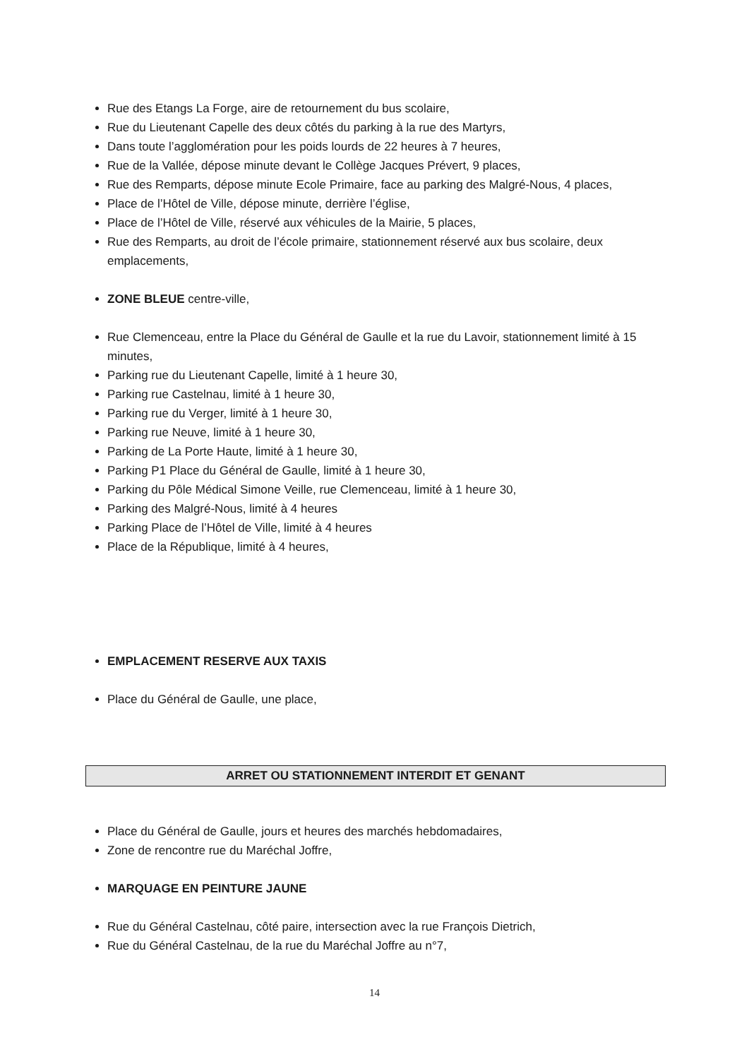Rue des Etangs La Forge, aire de retournement du bus scolaire,
Rue du Lieutenant Capelle des deux côtés du parking à la rue des Martyrs,
Dans toute l’agglomération pour les poids lourds de 22 heures à 7 heures,
Rue de la Vallée, dépose minute devant le Collège Jacques Prévert, 9 places,
Rue des Remparts, dépose minute Ecole Primaire, face au parking des Malgré-Nous, 4 places,
Place de l’Hôtel de Ville, dépose minute, derrière l’église,
Place de l’Hôtel de Ville, réservé aux véhicules de la Mairie, 5 places,
Rue des Remparts, au droit de l’école primaire, stationnement réservé aux bus scolaire, deux emplacements,
ZONE BLEUE centre-ville,
Rue Clemenceau, entre la Place du Général de Gaulle et la rue du Lavoir, stationnement limité à 15 minutes,
Parking rue du Lieutenant Capelle, limité à 1 heure 30,
Parking rue Castelnau, limité à 1 heure 30,
Parking rue du Verger, limité à 1 heure 30,
Parking rue Neuve, limité à 1 heure 30,
Parking de La Porte Haute, limité à 1 heure 30,
Parking P1 Place du Général de Gaulle, limité à 1 heure 30,
Parking du Pôle Médical Simone Veille, rue Clemenceau, limité à 1 heure 30,
Parking des Malgré-Nous, limité à 4 heures
Parking Place de l’Hôtel de Ville, limité à 4 heures
Place de la République, limité à 4 heures,
EMPLACEMENT RESERVE AUX TAXIS
Place du Général de Gaulle, une place,
ARRET OU STATIONNEMENT INTERDIT ET GENANT
Place du Général de Gaulle, jours et heures des marchés hebdomadaires,
Zone de rencontre rue du Maréchal Joffre,
MARQUAGE EN PEINTURE JAUNE
Rue du Général Castelnau, côté paire, intersection avec la rue François Dietrich,
Rue du Général Castelnau, de la rue du Maréchal Joffre au n°7,
14